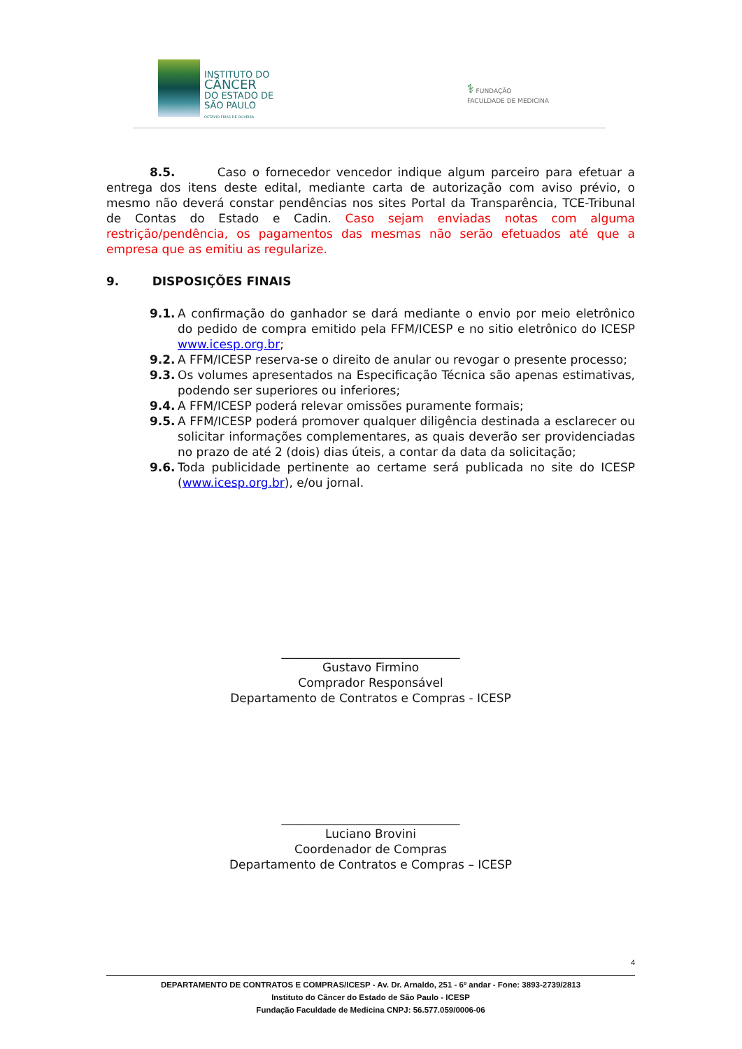INSTITUTO DO
CÂNCER
DO ESTADO DE
SÃO PAULO
OCTAVIO FRIAS DE OLIVEIRA
⚕ FUNDAÇÃO
FACULDADE DE MEDICINA
8.5. Caso o fornecedor vencedor indique algum parceiro para efetuar a entrega dos itens deste edital, mediante carta de autorização com aviso prévio, o mesmo não deverá constar pendências nos sites Portal da Transparência, TCE-Tribunal de Contas do Estado e Cadin. Caso sejam enviadas notas com alguma restrição/pendência, os pagamentos das mesmas não serão efetuados até que a empresa que as emitiu as regularize.
9. DISPOSIÇÕES FINAIS
9.1. A confirmação do ganhador se dará mediante o envio por meio eletrônico do pedido de compra emitido pela FFM/ICESP e no sitio eletrônico do ICESP www.icesp.org.br;
9.2. A FFM/ICESP reserva-se o direito de anular ou revogar o presente processo;
9.3. Os volumes apresentados na Especificação Técnica são apenas estimativas, podendo ser superiores ou inferiores;
9.4. A FFM/ICESP poderá relevar omissões puramente formais;
9.5. A FFM/ICESP poderá promover qualquer diligência destinada a esclarecer ou solicitar informações complementares, as quais deverão ser providenciadas no prazo de até 2 (dois) dias úteis, a contar da data da solicitação;
9.6. Toda publicidade pertinente ao certame será publicada no site do ICESP (www.icesp.org.br), e/ou jornal.
______________________________
Gustavo Firmino
Comprador Responsável
Departamento de Contratos e Compras - ICESP
______________________________
Luciano Brovini
Coordenador de Compras
Departamento de Contratos e Compras – ICESP
4
DEPARTAMENTO DE CONTRATOS E COMPRAS/ICESP - Av. Dr. Arnaldo, 251 - 6º andar - Fone: 3893-2739/2813
Instituto do Câncer do Estado de São Paulo - ICESP
Fundação Faculdade de Medicina CNPJ: 56.577.059/0006-06